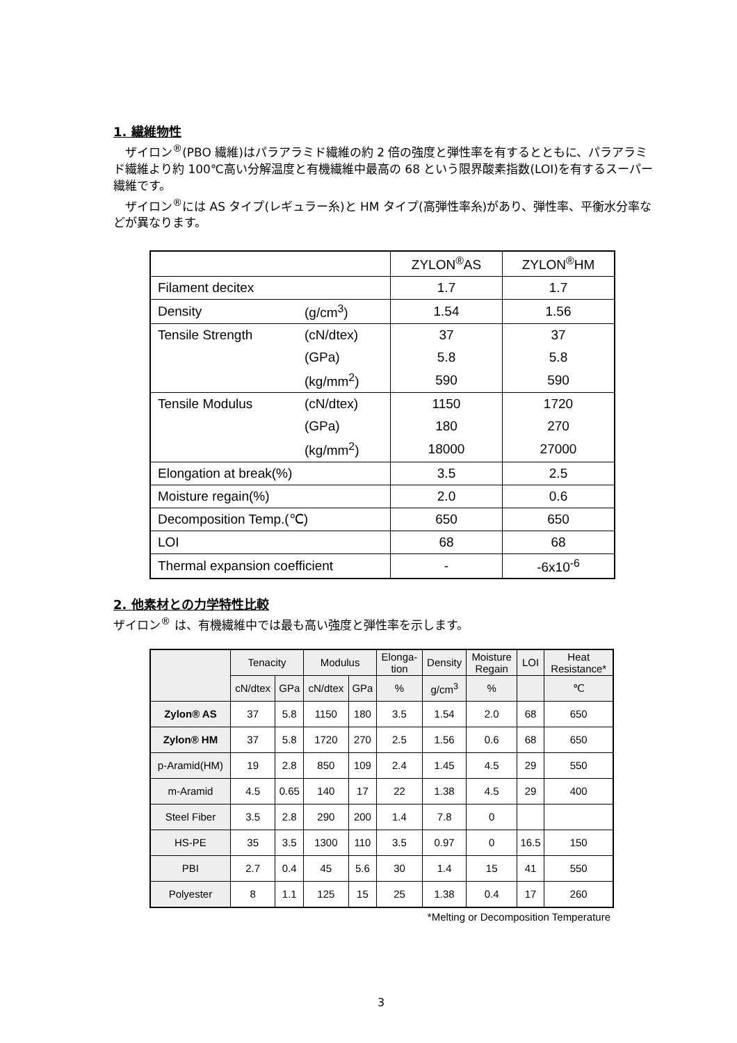1. 繊維物性
　ザイロン<sup>®</sup>(PBO 繊維)はパラアラミド繊維の約 2 倍の強度と弾性率を有するとともに、パラアラミド繊維より約 100℃高い分解温度と有機繊維中最高の 68 という限界酸素指数(LOI)を有するスーパー繊維です。
　ザイロン<sup>®</sup>には AS タイプ(レギュラー糸)と HM タイプ(高弾性率糸)があり、弾性率、平衡水分率などが異なります。
| | | ZYLON<sup>®</sup>AS | ZYLON<sup>®</sup>HM |
| Filament decitex | | 1.7 | 1.7 |
| Density | (g/cm<sup>3</sup>) | 1.54 | 1.56 |
| Tensile Strength | (cN/dtex) | 37 | 37 |
| | (GPa) | 5.8 | 5.8 |
| | (kg/mm<sup>2</sup>) | 590 | 590 |
| Tensile Modulus | (cN/dtex) | 1150 | 1720 |
| | (GPa) | 180 | 270 |
| | (kg/mm<sup>2</sup>) | 18000 | 27000 |
| Elongation at break(%) | | 3.5 | 2.5 |
| Moisture regain(%) | | 2.0 | 0.6 |
| Decomposition Temp.(℃) | | 650 | 650 |
| LOI | | 68 | 68 |
| Thermal expansion coefficient | | - | -6x10<sup>-6</sup> |
2. 他素材との力学特性比較
ザイロン<sup>®</sup> は、有機繊維中では最も高い強度と弾性率を示します。
| | Tenacity | | Modulus | | Elonga- tion | Density | Moisture Regain | LOI | Heat Resistance* |
| --- | --- | --- | --- | --- | --- | --- | --- | --- | --- |
| | cN/dtex | GPa | cN/dtex | GPa | % | g/cm<sup>3</sup> | % | | ℃ |
| Zylon® AS | 37 | 5.8 | 1150 | 180 | 3.5 | 1.54 | 2.0 | 68 | 650 |
| Zylon® HM | 37 | 5.8 | 1720 | 270 | 2.5 | 1.56 | 0.6 | 68 | 650 |
| p-Aramid(HM) | 19 | 2.8 | 850 | 109 | 2.4 | 1.45 | 4.5 | 29 | 550 |
| m-Aramid | 4.5 | 0.65 | 140 | 17 | 22 | 1.38 | 4.5 | 29 | 400 |
| Steel Fiber | 3.5 | 2.8 | 290 | 200 | 1.4 | 7.8 | 0 | | |
| HS-PE | 35 | 3.5 | 1300 | 110 | 3.5 | 0.97 | 0 | 16.5 | 150 |
| PBI | 2.7 | 0.4 | 45 | 5.6 | 30 | 1.4 | 15 | 41 | 550 |
| Polyester | 8 | 1.1 | 125 | 15 | 25 | 1.38 | 0.4 | 17 | 260 |
*Melting or Decomposition Temperature
3